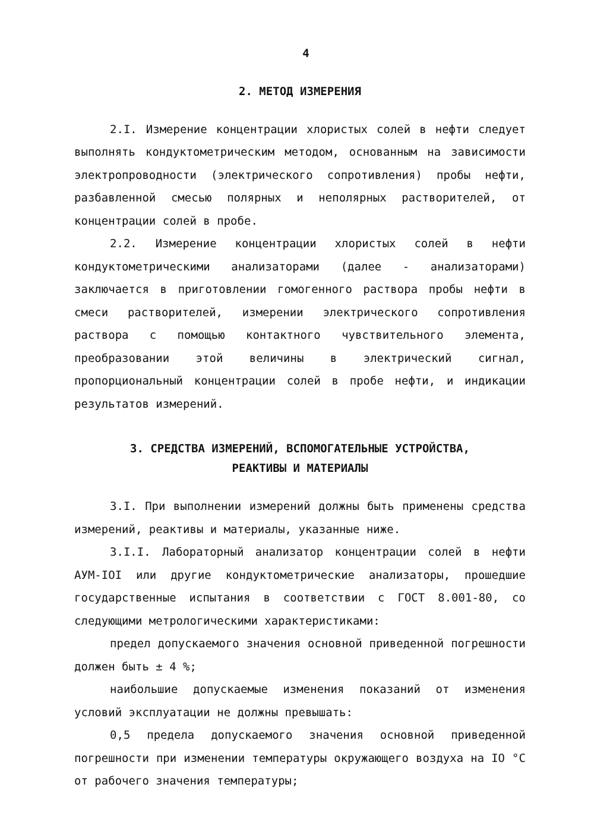4
2. МЕТОД ИЗМЕРЕНИЯ
2.I. Измерение концентрации хлористых солей в нефти следует выполнять кондуктометрическим методом, основанным на зависимости электропроводности (электрического сопротивления) пробы нефти, разбавленной смесью полярных и неполярных растворителей, от концентрации солей в пробе.
2.2. Измерение концентрации хлористых солей в нефти кондуктометрическими анализаторами (далее - анализаторами) заключается в приготовлении гомогенного раствора пробы нефти в смеси растворителей, измерении электрического сопротивления раствора с помощью контактного чувствительного элемента, преобразовании этой величины в электрический сигнал, пропорциональный концентрации солей в пробе нефти, и индикации результатов измерений.
3. СРЕДСТВА ИЗМЕРЕНИЙ, ВСПОМОГАТЕЛЬНЫЕ УСТРОЙСТВА,
РЕАКТИВЫ И МАТЕРИАЛЫ
3.I. При выполнении измерений должны быть применены средства измерений, реактивы и материалы, указанные ниже.
3.I.I. Лабораторный анализатор концентрации солей в нефти АУМ-IOI или другие кондуктометрические анализаторы, прошедшие государственные испытания в соответствии с ГОСТ 8.001-80, со следующими метрологическими характеристиками:
предел допускаемого значения основной приведенной погрешности должен быть ± 4 %;
наибольшие допускаемые изменения показаний от изменения условий эксплуатации не должны превышать:
0,5 предела допускаемого значения основной приведенной погрешности при изменении температуры окружающего воздуха на IO °C от рабочего значения температуры;